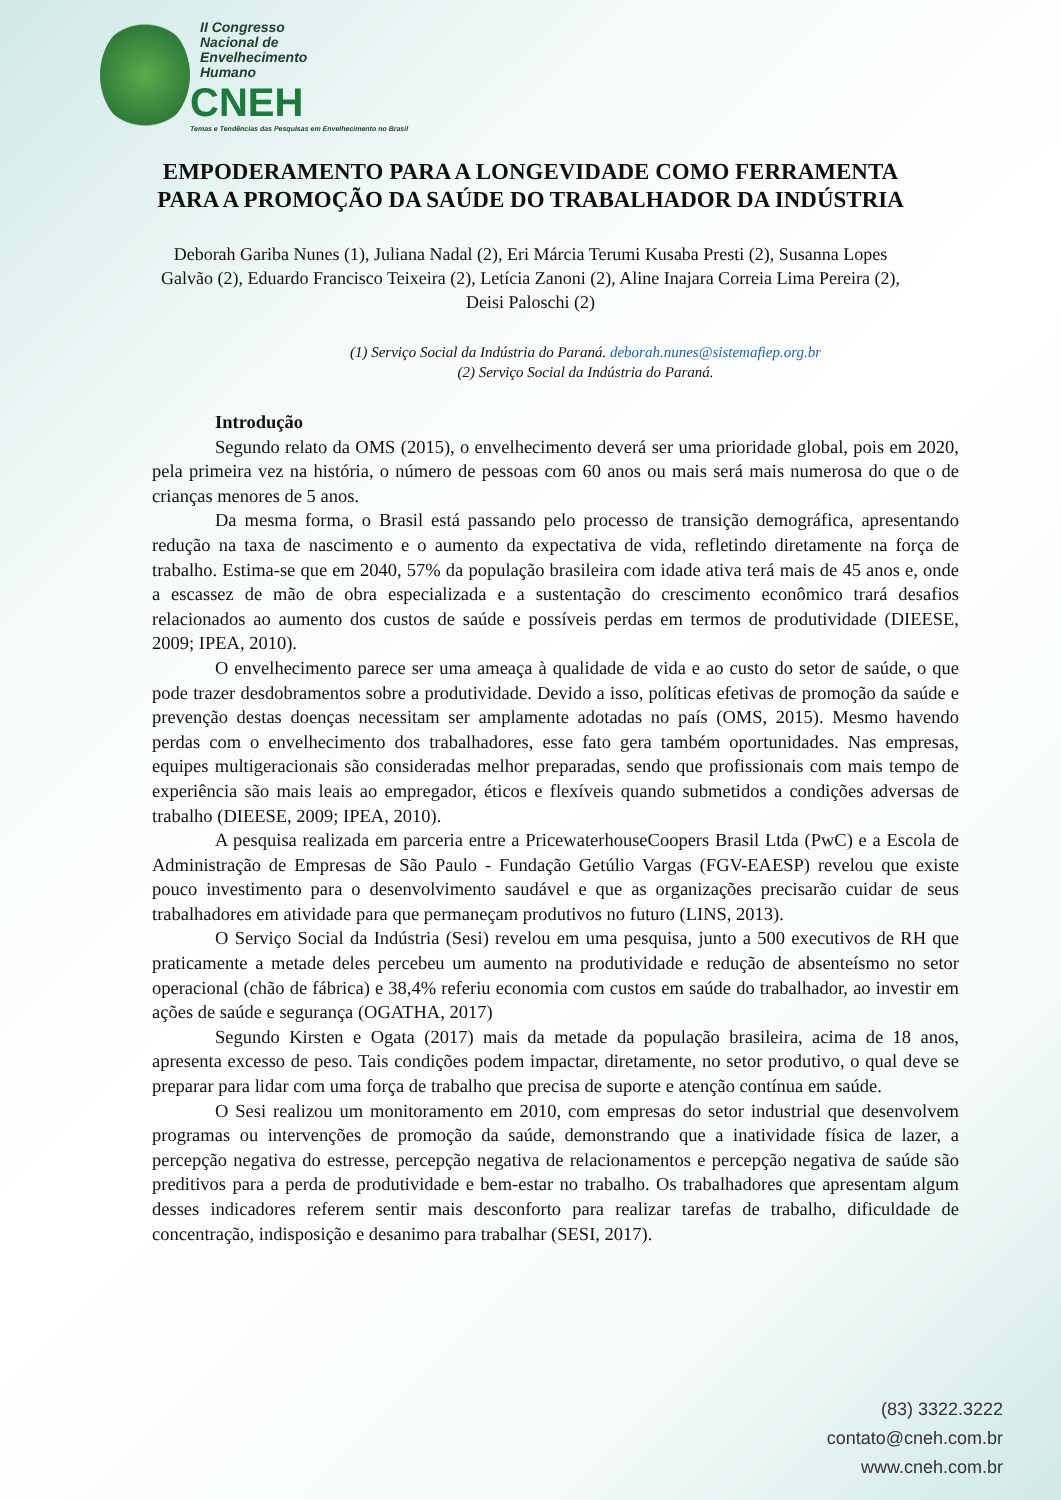II Congresso
Nacional de
Envelhecimento
Humano
CNEH
Temas e Tendências das Pesquisas em Envelhecimento no Brasil
EMPODERAMENTO PARA A LONGEVIDADE COMO FERRAMENTA PARA A PROMOÇÃO DA SAÚDE DO TRABALHADOR DA INDÚSTRIA
Deborah Gariba Nunes (1), Juliana Nadal (2), Eri Márcia Terumi Kusaba Presti (2), Susanna Lopes Galvão (2), Eduardo Francisco Teixeira (2), Letícia Zanoni (2), Aline Inajara Correia Lima Pereira (2), Deisi Paloschi (2)
(1) Serviço Social da Indústria do Paraná. deborah.nunes@sistemafiep.org.br
(2) Serviço Social da Indústria do Paraná.
Introdução
Segundo relato da OMS (2015), o envelhecimento deverá ser uma prioridade global, pois em 2020, pela primeira vez na história, o número de pessoas com 60 anos ou mais será mais numerosa do que o de crianças menores de 5 anos.
Da mesma forma, o Brasil está passando pelo processo de transição demográfica, apresentando redução na taxa de nascimento e o aumento da expectativa de vida, refletindo diretamente na força de trabalho. Estima-se que em 2040, 57% da população brasileira com idade ativa terá mais de 45 anos e, onde a escassez de mão de obra especializada e a sustentação do crescimento econômico trará desafios relacionados ao aumento dos custos de saúde e possíveis perdas em termos de produtividade (DIEESE, 2009; IPEA, 2010).
O envelhecimento parece ser uma ameaça à qualidade de vida e ao custo do setor de saúde, o que pode trazer desdobramentos sobre a produtividade. Devido a isso, políticas efetivas de promoção da saúde e prevenção destas doenças necessitam ser amplamente adotadas no país (OMS, 2015). Mesmo havendo perdas com o envelhecimento dos trabalhadores, esse fato gera também oportunidades. Nas empresas, equipes multigeracionais são consideradas melhor preparadas, sendo que profissionais com mais tempo de experiência são mais leais ao empregador, éticos e flexíveis quando submetidos a condições adversas de trabalho (DIEESE, 2009; IPEA, 2010).
A pesquisa realizada em parceria entre a PricewaterhouseCoopers Brasil Ltda (PwC) e a Escola de Administração de Empresas de São Paulo - Fundação Getúlio Vargas (FGV-EAESP) revelou que existe pouco investimento para o desenvolvimento saudável e que as organizações precisarão cuidar de seus trabalhadores em atividade para que permaneçam produtivos no futuro (LINS, 2013).
O Serviço Social da Indústria (Sesi) revelou em uma pesquisa, junto a 500 executivos de RH que praticamente a metade deles percebeu um aumento na produtividade e redução de absenteísmo no setor operacional (chão de fábrica) e 38,4% referiu economia com custos em saúde do trabalhador, ao investir em ações de saúde e segurança (OGATHA, 2017)
Segundo Kirsten e Ogata (2017) mais da metade da população brasileira, acima de 18 anos, apresenta excesso de peso. Tais condições podem impactar, diretamente, no setor produtivo, o qual deve se preparar para lidar com uma força de trabalho que precisa de suporte e atenção contínua em saúde.
O Sesi realizou um monitoramento em 2010, com empresas do setor industrial que desenvolvem programas ou intervenções de promoção da saúde, demonstrando que a inatividade física de lazer, a percepção negativa do estresse, percepção negativa de relacionamentos e percepção negativa de saúde são preditivos para a perda de produtividade e bem-estar no trabalho. Os trabalhadores que apresentam algum desses indicadores referem sentir mais desconforto para realizar tarefas de trabalho, dificuldade de concentração, indisposição e desanimo para trabalhar (SESI, 2017).
(83) 3322.3222
contato@cneh.com.br
www.cneh.com.br